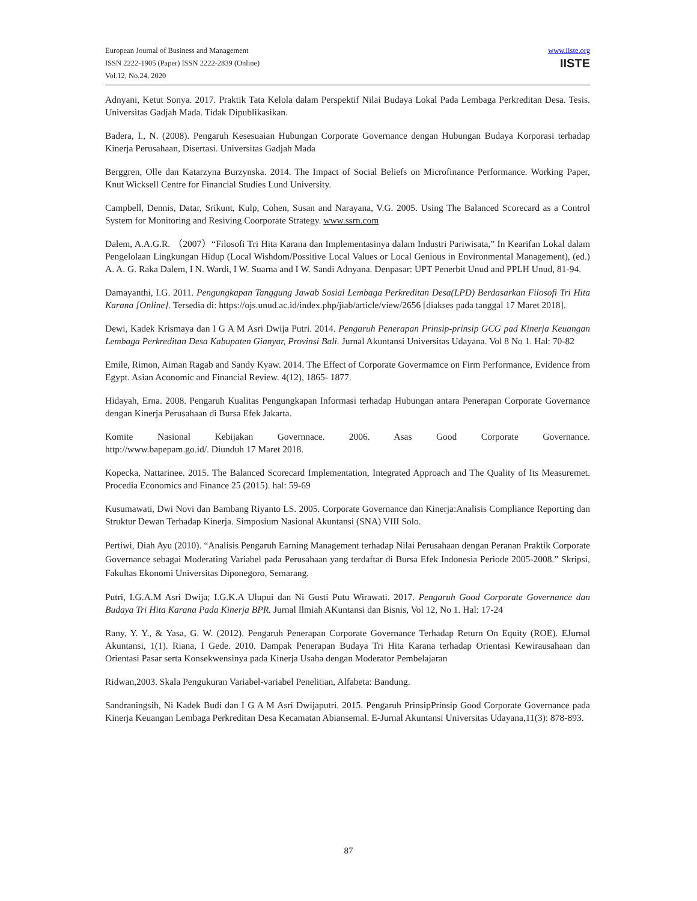European Journal of Business and Management
ISSN 2222-1905 (Paper) ISSN 2222-2839 (Online)
Vol.12, No.24, 2020
www.iiste.org
IISTE
Adnyani, Ketut Sonya. 2017. Praktik Tata Kelola dalam Perspektif Nilai Budaya Lokal Pada Lembaga Perkreditan Desa. Tesis. Universitas Gadjah Mada. Tidak Dipublikasikan.
Badera, I., N. (2008). Pengaruh Kesesuaian Hubungan Corporate Governance dengan Hubungan Budaya Korporasi terhadap Kinerja Perusahaan, Disertasi. Universitas Gadjah Mada
Berggren, Olle dan Katarzyna Burzynska. 2014. The Impact of Social Beliefs on Microfinance Performance. Working Paper, Knut Wicksell Centre for Financial Studies Lund University.
Campbell, Dennis, Datar, Srikunt, Kulp, Cohen, Susan and Narayana, V.G. 2005. Using The Balanced Scorecard as a Control System for Monitoring and Resiving Coorporate Strategy. www.ssrn.com
Dalem, A.A.G.R. （2007）“Filosofi Tri Hita Karana dan Implementasinya dalam Industri Pariwisata,” In Kearifan Lokal dalam Pengelolaan Lingkungan Hidup (Local Wishdom/Possitive Local Values or Local Genious in Environmental Management), (ed.) A. A. G. Raka Dalem, I N. Wardi, I W. Suarna and I W. Sandi Adnyana. Denpasar: UPT Penerbit Unud and PPLH Unud, 81-94.
Damayanthi, I.G. 2011. Pengungkapan Tanggung Jawab Sosial Lembaga Perkreditan Desa(LPD) Berdasarkan Filosofi Tri Hita Karana [Online]. Tersedia di: https://ojs.unud.ac.id/index.php/jiab/article/view/2656 [diakses pada tanggal 17 Maret 2018].
Dewi, Kadek Krismaya dan I G A M Asri Dwija Putri. 2014. Pengaruh Penerapan Prinsip-prinsip GCG pad Kinerja Keuangan Lembaga Perkreditan Desa Kabupaten Gianyar, Provinsi Bali. Jurnal Akuntansi Universitas Udayana. Vol 8 No 1. Hal: 70-82
Emile, Rimon, Aiman Ragab and Sandy Kyaw. 2014. The Effect of Corporate Govermamce on Firm Performance, Evidence from Egypt. Asian Aconomic and Financial Review. 4(12), 1865- 1877.
Hidayah, Erna. 2008. Pengaruh Kualitas Pengungkapan Informasi terhadap Hubungan antara Penerapan Corporate Governance dengan Kinerja Perusahaan di Bursa Efek Jakarta.
Komite Nasional Kebijakan Governnace. 2006. Asas Good Corporate Governance.
http://www.bapepam.go.id/. Diunduh 17 Maret 2018.
Kopecka, Nattarinee. 2015. The Balanced Scorecard Implementation, Integrated Approach and The Quality of Its Measuremet. Procedia Economics and Finance 25 (2015). hal: 59-69
Kusumawati, Dwi Novi dan Bambang Riyanto LS. 2005. Corporate Governance dan Kinerja:Analisis Compliance Reporting dan Struktur Dewan Terhadap Kinerja. Simposium Nasional Akuntansi (SNA) VIII Solo.
Pertiwi, Diah Ayu (2010). “Analisis Pengaruh Earning Management terhadap Nilai Perusahaan dengan Peranan Praktik Corporate Governance sebagai Moderating Variabel pada Perusahaan yang terdaftar di Bursa Efek Indonesia Periode 2005-2008.” Skripsi, Fakultas Ekonomi Universitas Diponegoro, Semarang.
Putri, I.G.A.M Asri Dwija; I.G.K.A Ulupui dan Ni Gusti Putu Wirawati. 2017. Pengaruh Good Corporate Governance dan Budaya Tri Hita Karana Pada Kinerja BPR. Jurnal Ilmiah AKuntansi dan Bisnis, Vol 12, No 1. Hal: 17-24
Rany, Y. Y., & Yasa, G. W. (2012). Pengaruh Penerapan Corporate Governance Terhadap Return On Equity (ROE). EJurnal Akuntansi, 1(1). Riana, I Gede. 2010. Dampak Penerapan Budaya Tri Hita Karana terhadap Orientasi Kewirausahaan dan Orientasi Pasar serta Konsekwensinya pada Kinerja Usaha dengan Moderator Pembelajaran
Ridwan,2003. Skala Pengukuran Variabel-variabel Penelitian, Alfabeta: Bandung.
Sandraningsih, Ni Kadek Budi dan I G A M Asri Dwijaputri. 2015. Pengaruh PrinsipPrinsip Good Corporate Governance pada Kinerja Keuangan Lembaga Perkreditan Desa Kecamatan Abiansemal. E-Jurnal Akuntansi Universitas Udayana,11(3): 878-893.
87